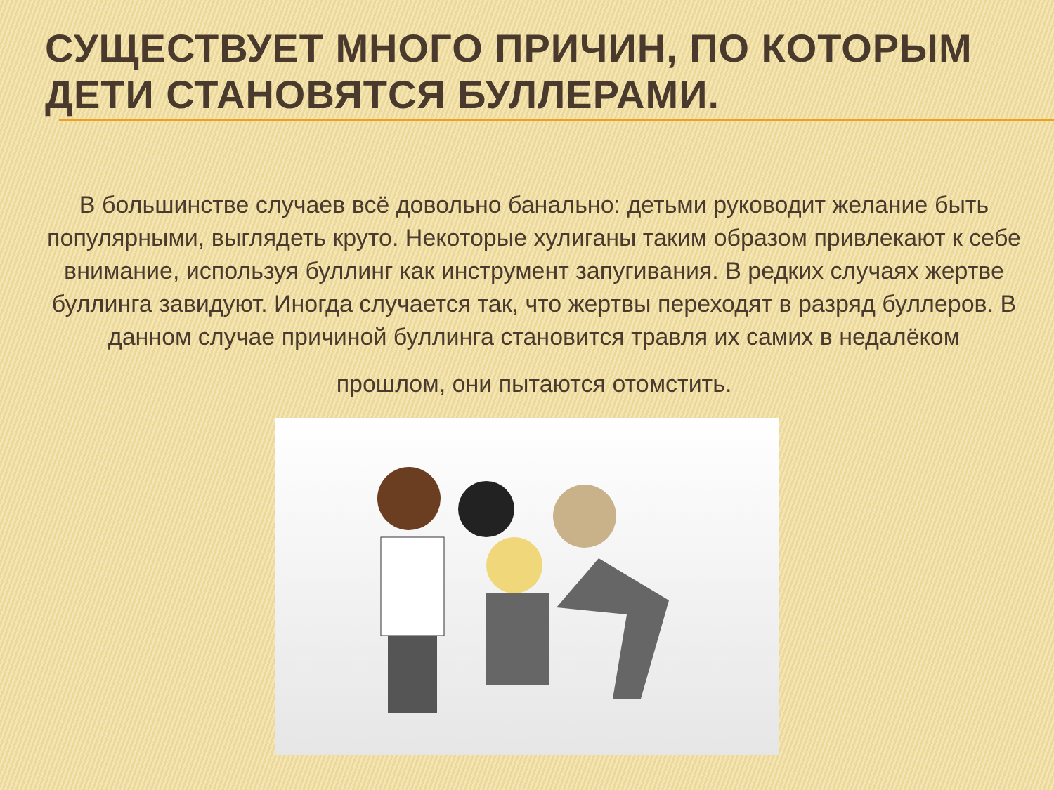СУЩЕСТВУЕТ МНОГО ПРИЧИН, ПО КОТОРЫМ ДЕТИ СТАНОВЯТСЯ БУЛЛЕРАМИ.
В большинстве случаев всё довольно банально: детьми руководит желание быть популярными, выглядеть круто. Некоторые хулиганы таким образом привлекают к себе внимание, используя буллинг как инструмент запугивания. В редких случаях жертве буллинга завидуют. Иногда случается так, что жертвы переходят в разряд буллеров. В данном случае причиной буллинга становится травля их самих в недалёком
прошлом, они пытаются отомстить.